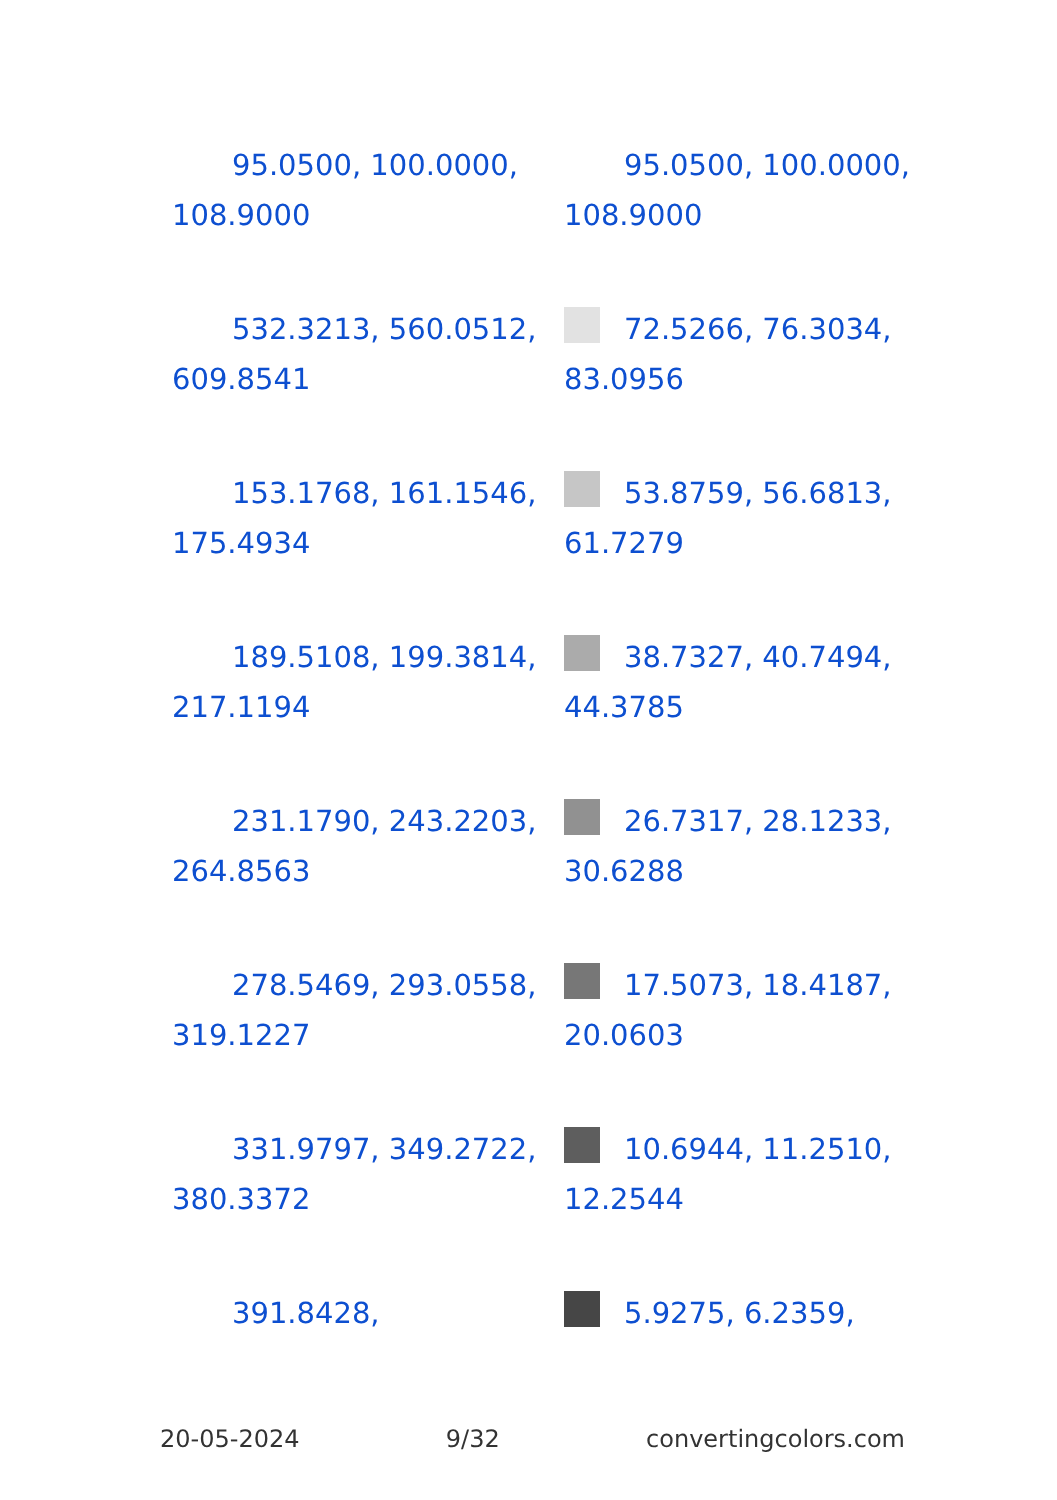| 95.0500, 100.0000, 108.9000 | 95.0500, 100.0000, 108.9000 |
| 532.3213, 560.0512, 609.8541 | 72.5266, 76.3034, 83.0956 |
| 153.1768, 161.1546, 175.4934 | 53.8759, 56.6813, 61.7279 |
| 189.5108, 199.3814, 217.1194 | 38.7327, 40.7494, 44.3785 |
| 231.1790, 243.2203, 264.8563 | 26.7317, 28.1233, 30.6288 |
| 278.5469, 293.0558, 319.1227 | 17.5073, 18.4187, 20.0603 |
| 331.9797, 349.2722, 380.3372 | 10.6944, 11.2510, 12.2544 |
| 391.8428, | 5.9275, 6.2359, |
20-05-2024 9/32 convertingcolors.com